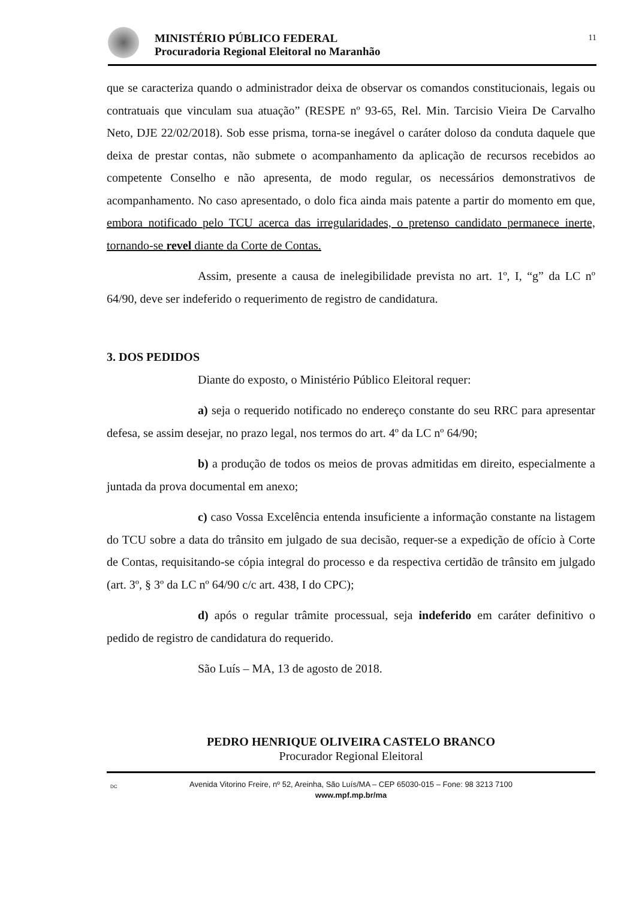MINISTÉRIO PÚBLICO FEDERAL
Procuradoria Regional Eleitoral no Maranhão
11
que se caracteriza quando o administrador deixa de observar os comandos constitucionais, legais ou contratuais que vinculam sua atuação” (RESPE nº 93-65, Rel. Min. Tarcisio Vieira De Carvalho Neto, DJE 22/02/2018). Sob esse prisma, torna-se inegável o caráter doloso da conduta daquele que deixa de prestar contas, não submete o acompanhamento da aplicação de recursos recebidos ao competente Conselho e não apresenta, de modo regular, os necessários demonstrativos de acompanhamento. No caso apresentado, o dolo fica ainda mais patente a partir do momento em que, embora notificado pelo TCU acerca das irregularidades, o pretenso candidato permanece inerte, tornando-se revel diante da Corte de Contas.
Assim, presente a causa de inelegibilidade prevista no art. 1º, I, “g” da LC nº 64/90, deve ser indeferido o requerimento de registro de candidatura.
3. DOS PEDIDOS
Diante do exposto, o Ministério Público Eleitoral requer:
a) seja o requerido notificado no endereço constante do seu RRC para apresentar defesa, se assim desejar, no prazo legal, nos termos do art. 4º da LC nº 64/90;
b) a produção de todos os meios de provas admitidas em direito, especialmente a juntada da prova documental em anexo;
c) caso Vossa Excelência entenda insuficiente a informação constante na listagem do TCU sobre a data do trânsito em julgado de sua decisão, requer-se a expedição de ofício à Corte de Contas, requisitando-se cópia integral do processo e da respectiva certidão de trânsito em julgado (art. 3º, § 3º da LC nº 64/90 c/c art. 438, I do CPC);
d) após o regular trâmite processual, seja indeferido em caráter definitivo o pedido de registro de candidatura do requerido.
São Luís – MA, 13 de agosto de 2018.
PEDRO HENRIQUE OLIVEIRA CASTELO BRANCO
Procurador Regional Eleitoral
DC Avenida Vitorino Freire, nº 52, Areinha, São Luís/MA – CEP 65030-015 – Fone: 98 3213 7100
www.mpf.mp.br/ma